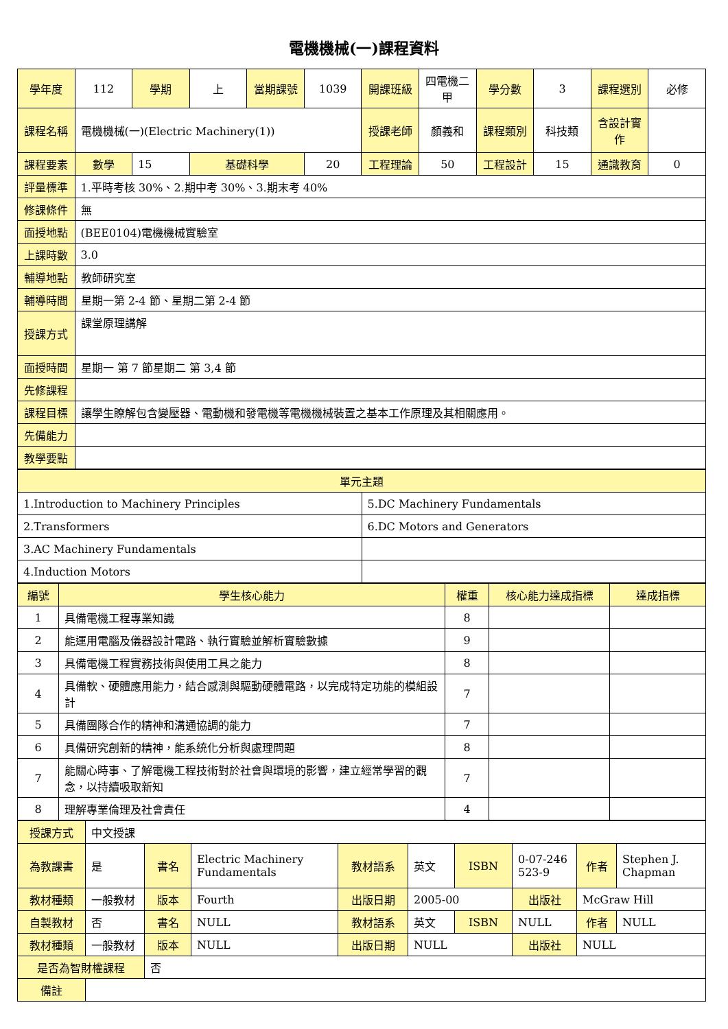電機機械(一)課程資料
| 學年度 | 112 | 學期 | 上 | 當期課號 | 1039 | 開課班級 | 四電機二甲 | 學分數 | 3 | 課程選別 | 必修 |
| 課程名稱 | 電機機械(一)(Electric Machinery(1)) | | | | | 授課老師 | 顏義和 | 課程類別 | 科技類 | 含設計實作 | |
| 課程要素 | 數學 | 15 | 基礎科學 | | 20 | 工程理論 | 50 | 工程設計 | 15 | 通識教育 | 0 |
| 評量標準 | 1.平時考核 30%、2.期中考 30%、3.期末考 40% | | | | | | | | | | |
| 修課條件 | 無 | | | | | | | | | | |
| 面授地點 | (BEE0104)電機機械實驗室 | | | | | | | | | | |
| 上課時數 | 3.0 | | | | | | | | | | |
| 輔導地點 | 教師研究室 | | | | | | | | | | |
| 輔導時間 | 星期一第 2-4 節、星期二第 2-4 節 | | | | | | | | | | |
| 授課方式 | 課堂原理講解 | | | | | | | | | | |
| 面授時間 | 星期一 第 7 節星期二 第 3,4 節 | | | | | | | | | | |
| 先修課程 | | | | | | | | | | | |
| 課程目標 | 讓學生瞭解包含變壓器、電動機和發電機等電機機械裝置之基本工作原理及其相關應用。 | | | | | | | | | | |
| 先備能力 | | | | | | | | | | | |
| 教學要點 | | | | | | | | | | | |
| 單元主題 | |
| 1.Introduction to Machinery Principles | 5.DC Machinery Fundamentals |
| 2.Transformers | 6.DC Motors and Generators |
| 3.AC Machinery Fundamentals | |
| 4.Induction Motors | |
| 編號 | 學生核心能力 | 權重 | 核心能力達成指標 | 達成指標 |
| --- | --- | --- | --- | --- |
| 1 | 具備電機工程專業知識 | 8 | | |
| 2 | 能運用電腦及儀器設計電路、執行實驗並解析實驗數據 | 9 | | |
| 3 | 具備電機工程實務技術與使用工具之能力 | 8 | | |
| 4 | 具備軟、硬體應用能力，結合感測與驅動硬體電路，以完成特定功能的模組設計 | 7 | | |
| 5 | 具備團隊合作的精神和溝通協調的能力 | 7 | | |
| 6 | 具備研究創新的精神，能系統化分析與處理問題 | 8 | | |
| 7 | 能關心時事、了解電機工程技術對於社會與環境的影響，建立經常學習的觀念，以持續吸取新知 | 7 | | |
| 8 | 理解專業倫理及社會責任 | 4 | | |
| 授課方式 | 中文授課 | | | | | | | | |
| 為教課書 | 是 | 書名 | Electric Machinery Fundamentals | 教材語系 | 英文 | ISBN | 0-07-246 523-9 | 作者 | Stephen J. Chapman |
| 教材種類 | 一般教材 | 版本 | Fourth | 出版日期 | 2005-00 | | 出版社 | McGraw Hill | |
| 自製教材 | 否 | 書名 | NULL | 教材語系 | 英文 | ISBN | NULL | 作者 | NULL |
| 教材種類 | 一般教材 | 版本 | NULL | 出版日期 | NULL | | 出版社 | NULL | |
| 是否為智財權課程 | | 否 | | | | | | | |
| 備註 | | | | | | | | | |